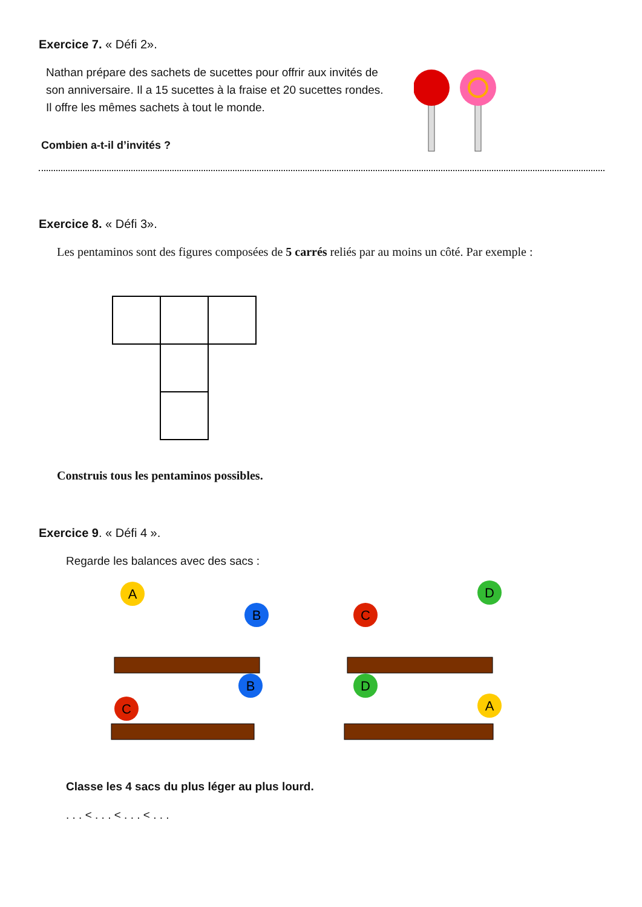Exercice 7. « Défi 2».
Nathan prépare des sachets de sucettes pour offrir aux invités de son anniversaire. Il a 15 sucettes à la fraise et 20 sucettes rondes.
Il offre les mêmes sachets à tout le monde.
Combien a-t-il d’invités ?
Exercice 8. « Défi 3».
Les pentaminos sont des figures composées de 5 carrés reliés par au moins un côté. Par exemple :
Construis tous les pentaminos possibles.
Exercice 9. « Défi 4 ».
Regarde les balances avec des sacs :
A
B
C
D
C
B
D
A
Classe les 4 sacs du plus léger au plus lourd.
. . . < . . . < . . . < . . .